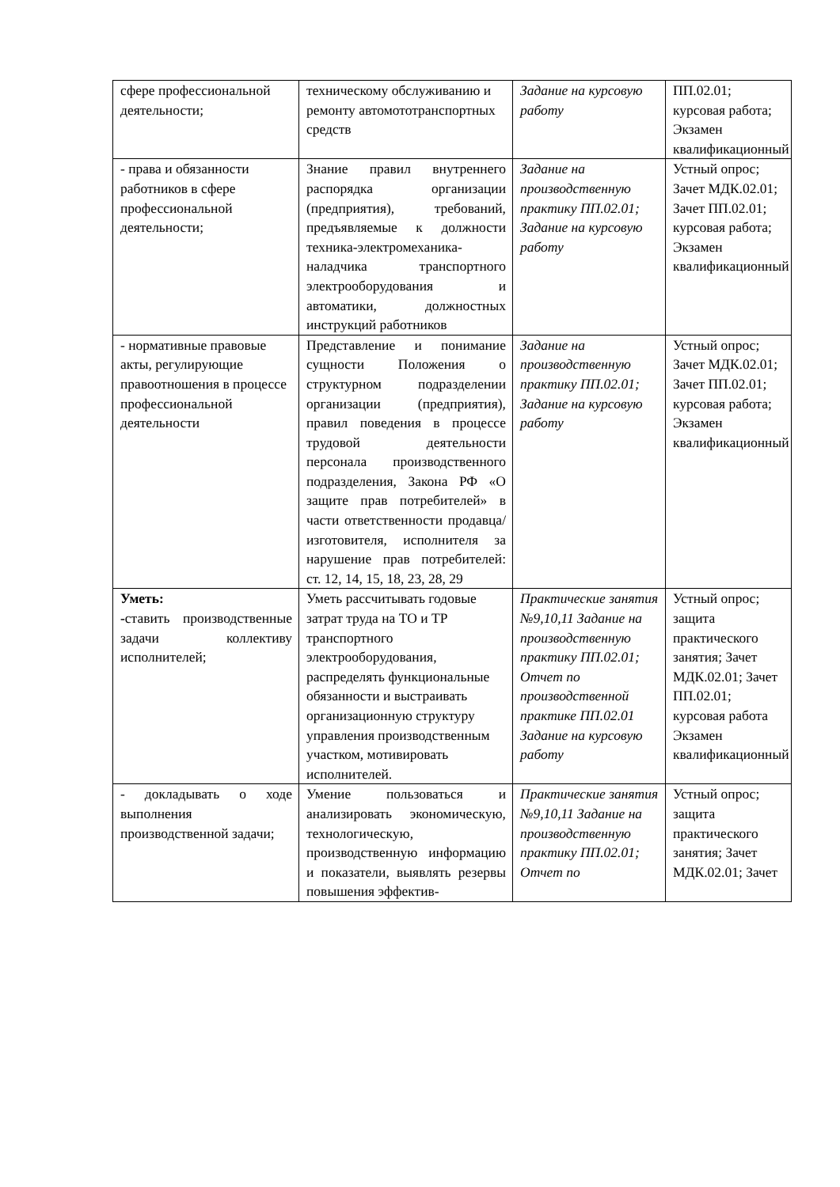| сфере профессиональной деятельности; | техническому обслуживанию и ремонту автомототранспортных средств | Задание на курсовую работу | ПП.02.01; курсовая работа; Экзамен квалификационный |
| - права и обязанности работников в сфере профессиональной деятельности; | Знание правил внутреннего распорядка организации (предприятия), требований, предъявляемые к должности техника-электромеханика-наладчика транспортного электрооборудования и автоматики, должностных инструкций работников | Задание на производственную практику ПП.02.01; Задание на курсовую работу | Устный опрос; Зачет МДК.02.01; Зачет ПП.02.01; курсовая работа; Экзамен квалификационный |
| - нормативные правовые акты, регулирующие правоотношения в процессе профессиональной деятельности | Представление и понимание сущности Положения о структурном подразделении организации (предприятия), правил поведения в процессе трудовой деятельности персонала производственного подразделения, Закона РФ «О защите прав потребителей» в части ответственности продавца/ изготовителя, исполнителя за нарушение прав потребителей: ст. 12, 14, 15, 18, 23, 28, 29 | Задание на производственную практику ПП.02.01; Задание на курсовую работу | Устный опрос; Зачет МДК.02.01; Зачет ПП.02.01; курсовая работа; Экзамен квалификационный |
| Уметь: - ставить производственные задачи коллективу исполнителей; | Уметь рассчитывать годовые затрат труда на ТО и ТР транспортного электрооборудования, распределять функциональные обязанности и выстраивать организационную структуру управления производственным участком, мотивировать исполнителей. | Практические занятия №9,10,11 Задание на производственную практику ПП.02.01; Отчет по производственной практике ПП.02.01 Задание на курсовую работу | Устный опрос; защита практического занятия; Зачет МДК.02.01; Зачет ПП.02.01; курсовая работа Экзамен квалификационный |
| - докладывать о ходе выполнения производственной задачи; | Умение пользоваться и анализировать экономическую, технологическую, производственную информацию и показатели, выявлять резервы повышения эффектив- | Практические занятия №9,10,11 Задание на производственную практику ПП.02.01; Отчет по | Устный опрос; защита практического занятия; Зачет МДК.02.01; Зачет |